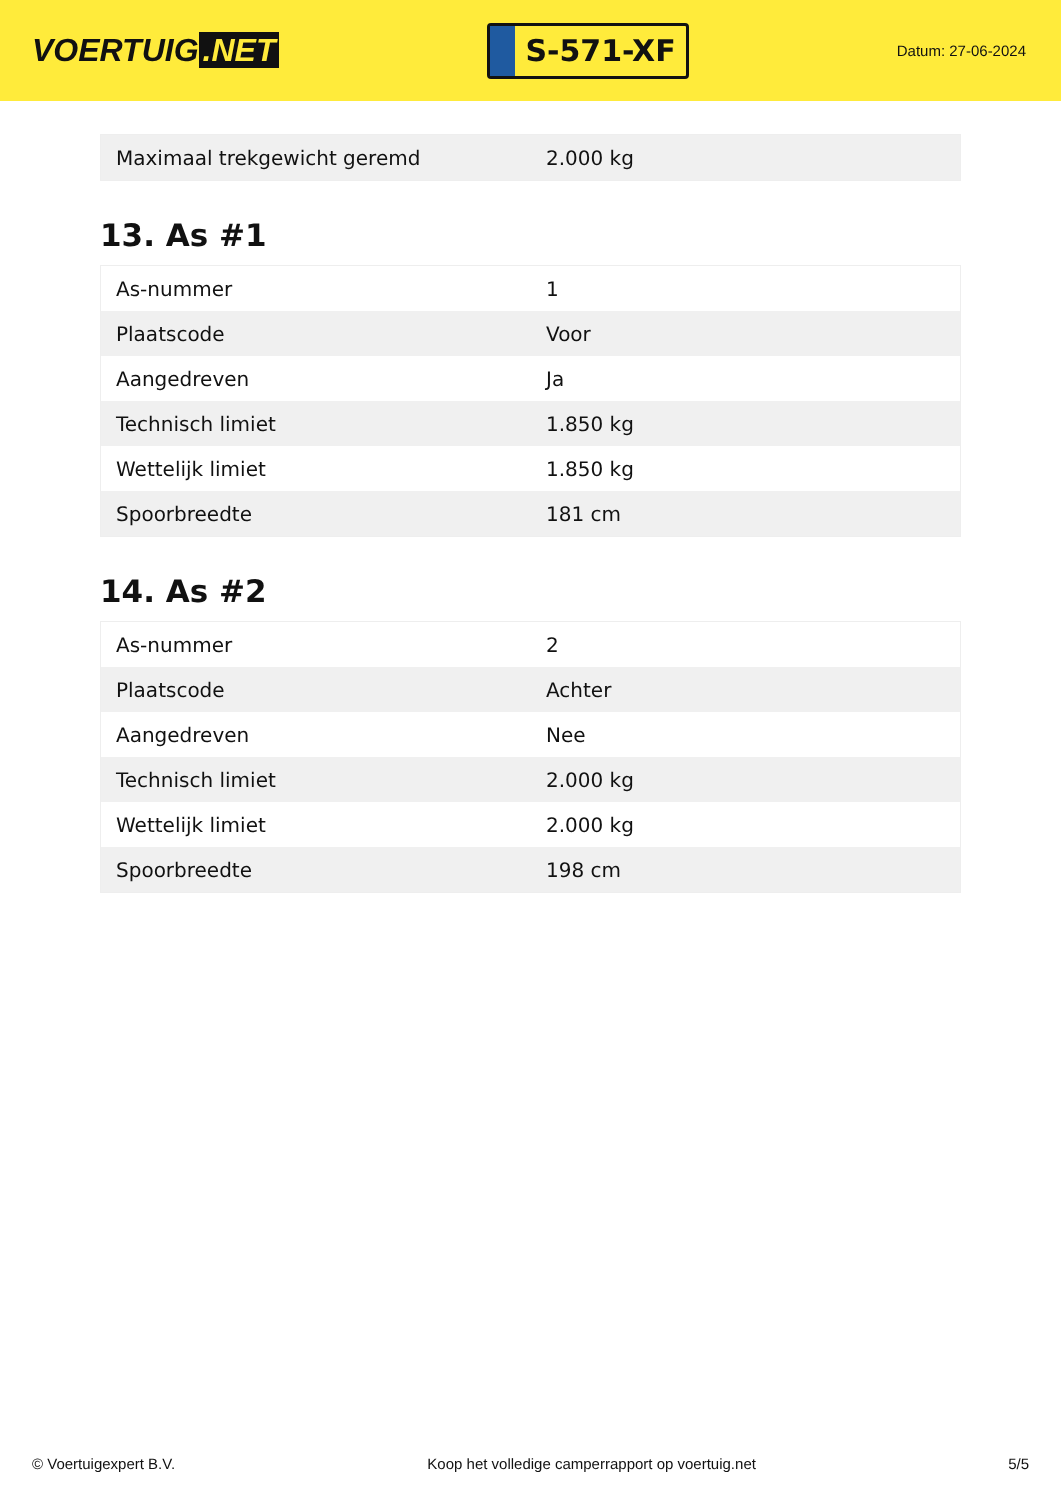VOERTUIG.NET
S-571-XF
Datum: 27-06-2024
| Maximaal trekgewicht geremd | 2.000 kg |
13. As #1
| As-nummer | 1 |
| Plaatscode | Voor |
| Aangedreven | Ja |
| Technisch limiet | 1.850 kg |
| Wettelijk limiet | 1.850 kg |
| Spoorbreedte | 181 cm |
14. As #2
| As-nummer | 2 |
| Plaatscode | Achter |
| Aangedreven | Nee |
| Technisch limiet | 2.000 kg |
| Wettelijk limiet | 2.000 kg |
| Spoorbreedte | 198 cm |
© Voertuigexpert B.V. Koop het volledige camperrapport op voertuig.net 5/5